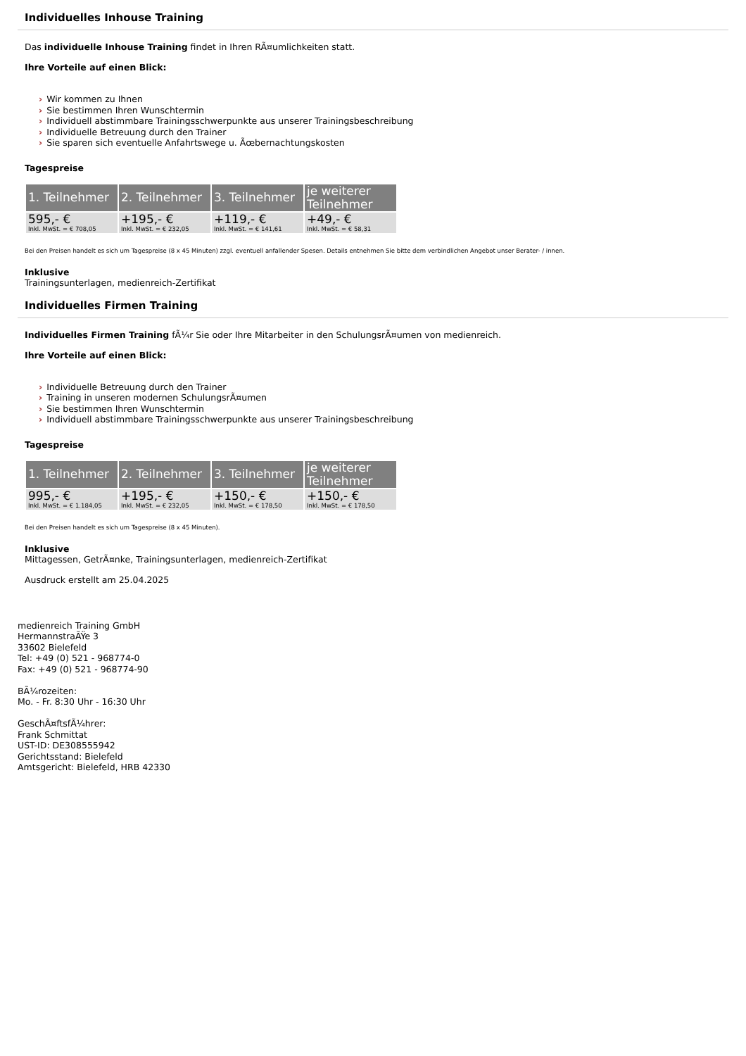Individuelles Inhouse Training
Das individuelle Inhouse Training findet in Ihren RÃ¤umlichkeiten statt.
Ihre Vorteile auf einen Blick:
› Wir kommen zu Ihnen
› Sie bestimmen Ihren Wunschtermin
› Individuell abstimmbare Trainingsschwerpunkte aus unserer Trainingsbeschreibung
› Individuelle Betreuung durch den Trainer
› Sie sparen sich eventuelle Anfahrtswege u. Ãœbernachtungskosten
Tagespreise
| 1. Teilnehmer | 2. Teilnehmer | 3. Teilnehmer | je weiterer Teilnehmer |
| --- | --- | --- | --- |
| 595,- € Inkl. MwSt. = € 708,05 | +195,- € Inkl. MwSt. = € 232,05 | +119,- € Inkl. MwSt. = € 141,61 | +49,- € Inkl. MwSt. = € 58,31 |
Bei den Preisen handelt es sich um Tagespreise (8 x 45 Minuten) zzgl. eventuell anfallender Spesen. Details entnehmen Sie bitte dem verbindlichen Angebot unser Berater- / innen.
Inklusive
Trainingsunterlagen, medienreich-Zertifikat
Individuelles Firmen Training
Individuelles Firmen Training fÃ¼r Sie oder Ihre Mitarbeiter in den SchulungsrÃ¤umen von medienreich.
Ihre Vorteile auf einen Blick:
› Individuelle Betreuung durch den Trainer
› Training in unseren modernen SchulungsrÃ¤umen
› Sie bestimmen Ihren Wunschtermin
› Individuell abstimmbare Trainingsschwerpunkte aus unserer Trainingsbeschreibung
Tagespreise
| 1. Teilnehmer | 2. Teilnehmer | 3. Teilnehmer | je weiterer Teilnehmer |
| --- | --- | --- | --- |
| 995,- € Inkl. MwSt. = € 1.184,05 | +195,- € Inkl. MwSt. = € 232,05 | +150,- € Inkl. MwSt. = € 178,50 | +150,- € Inkl. MwSt. = € 178,50 |
Bei den Preisen handelt es sich um Tagespreise (8 x 45 Minuten).
Inklusive
Mittagessen, GetrÃ¤nke, Trainingsunterlagen, medienreich-Zertifikat
Ausdruck erstellt am 25.04.2025
medienreich Training GmbH
HermannstraÃŸe 3
33602 Bielefeld
Tel: +49 (0) 521 - 968774-0
Fax: +49 (0) 521 - 968774-90
BÃ¼rozeiten:
Mo. - Fr. 8:30 Uhr - 16:30 Uhr
GeschÃ¤ftsfÃ¼hrer:
Frank Schmittat
UST-ID: DE308555942
Gerichtsstand: Bielefeld
Amtsgericht: Bielefeld, HRB 42330